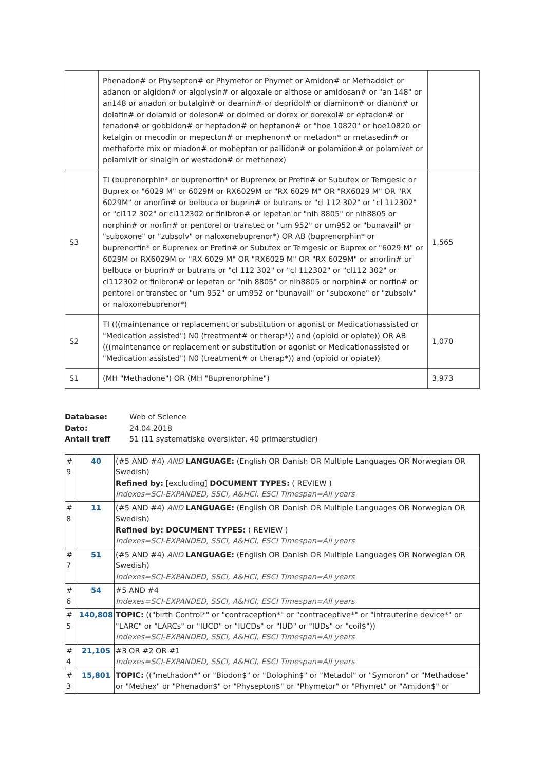| | Phenadon# or Physepton# or Phymetor or Phymet or Amidon# or Methaddict or adanon or algidon# or algolysin# or algoxale or althose or amidosan# or "an 148" or an148 or anadon or butalgin# or deamin# or depridol# or diaminon# or dianon# or dolafin# or dolamid or doleson# or dolmed or dorex or dorexol# or eptadon# or fenadon# or gobbidon# or heptadon# or heptanon# or "hoe 10820" or hoe10820 or ketalgin or mecodin or mepecton# or mephenon# or metadon* or metasedin# or methaforte mix or miadon# or moheptan or pallidon# or polamidon# or polamivet or polamivit or sinalgin or westadon# or methenex) | |
| S3 | TI (buprenorphin* or buprenorfin* or Buprenex or Prefin# or Subutex or Temgesic or Buprex or "6029 M" or 6029M or RX6029M or "RX 6029 M" OR "RX6029 M" OR "RX 6029M" or anorfin# or belbuca or buprin# or butrans or "cl 112 302" or "cl 112302" or "cl112 302" or cl112302 or finibron# or lepetan or "nih 8805" or nih8805 or norphin# or norfin# or pentorel or transtec or "um 952" or um952 or "bunavail" or "suboxone" or "zubsolv" or naloxonebuprenor*) OR AB (buprenorphin* or buprenorfin* or Buprenex or Prefin# or Subutex or Temgesic or Buprex or "6029 M" or 6029M or RX6029M or "RX 6029 M" OR "RX6029 M" OR "RX 6029M" or anorfin# or belbuca or buprin# or butrans or "cl 112 302" or "cl 112302" or "cl112 302" or cl112302 or finibron# or lepetan or "nih 8805" or nih8805 or norphin# or norfin# or pentorel or transtec or "um 952" or um952 or "bunavail" or "suboxone" or "zubsolv" or naloxonebuprenor*) | 1,565 |
| S2 | TI (((maintenance or replacement or substitution or agonist or Medicationassisted or "Medication assisted") N0 (treatment# or therap*)) and (opioid or opiate)) OR AB (((maintenance or replacement or substitution or agonist or Medicationassisted or "Medication assisted") N0 (treatment# or therap*)) and (opioid or opiate)) | 1,070 |
| S1 | (MH "Methadone") OR (MH "Buprenorphine") | 3,973 |
| Database: | Web of Science |
| Dato: | 24.04.2018 |
| Antall treff | 51 (11 systematiske oversikter, 40 primærstudier) |
| # 9 | 40 | (#5 AND #4) AND LANGUAGE: (English OR Danish OR Multiple Languages OR Norwegian OR Swedish) Refined by: [excluding] DOCUMENT TYPES: ( REVIEW ) Indexes=SCI-EXPANDED, SSCI, A&HCI, ESCI Timespan=All years |
| # 8 | 11 | (#5 AND #4) AND LANGUAGE: (English OR Danish OR Multiple Languages OR Norwegian OR Swedish) Refined by: DOCUMENT TYPES: ( REVIEW ) Indexes=SCI-EXPANDED, SSCI, A&HCI, ESCI Timespan=All years |
| # 7 | 51 | (#5 AND #4) AND LANGUAGE: (English OR Danish OR Multiple Languages OR Norwegian OR Swedish) Indexes=SCI-EXPANDED, SSCI, A&HCI, ESCI Timespan=All years |
| # 6 | 54 | #5 AND #4 Indexes=SCI-EXPANDED, SSCI, A&HCI, ESCI Timespan=All years |
| # 5 | 140,808 | TOPIC: (("birth Control*" or "contraception*" or "contraceptive*" or "intrauterine device*" or "LARC" or "LARCs" or "IUCD" or "IUCDs" or "IUD" or "IUDs" or "coil$")) Indexes=SCI-EXPANDED, SSCI, A&HCI, ESCI Timespan=All years |
| # 4 | 21,105 | #3 OR #2 OR #1 Indexes=SCI-EXPANDED, SSCI, A&HCI, ESCI Timespan=All years |
| # 3 | 15,801 | TOPIC: (("methadon*" or "Biodon$" or "Dolophin$" or "Metadol" or "Symoron" or "Methadose" or "Methex" or "Phenadon$" or "Physepton$" or "Phymetor" or "Phymet" or "Amidon$" or |